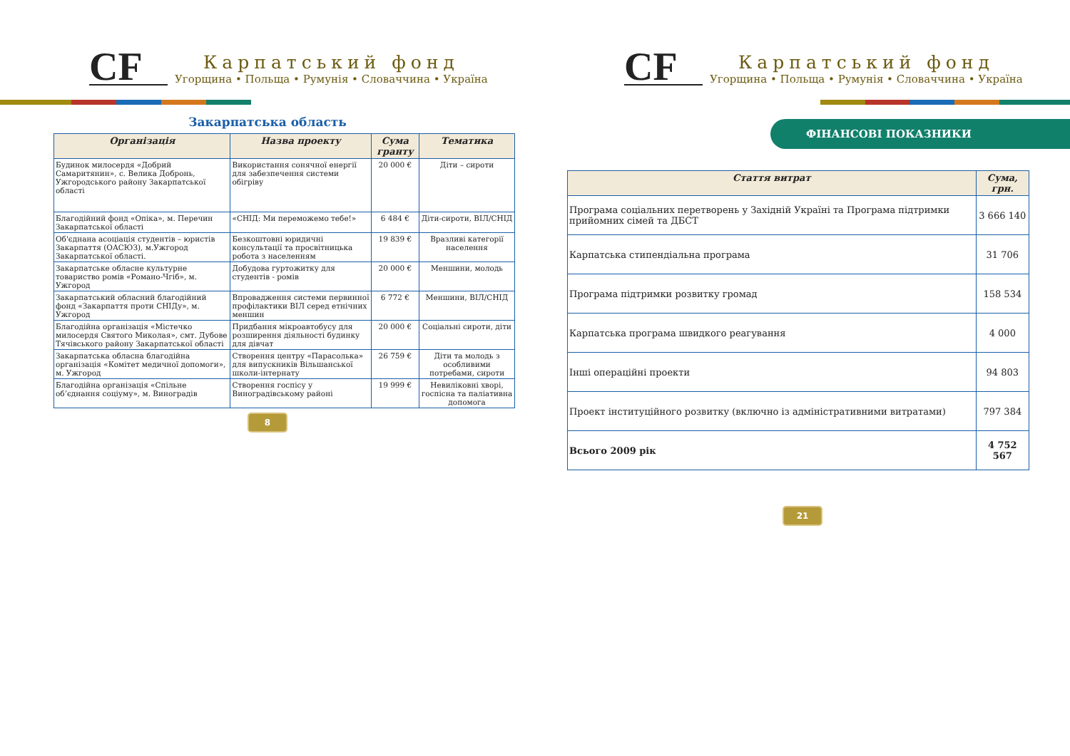CF
Карпатський фонд
Угорщина • Польща • Румунія • Словаччина • Україна
Закарпатська область
| Організація | Назва проекту | Сума гранту | Тематика |
| --- | --- | --- | --- |
| Будинок милосердя «Добрий Самаритянин», с. Велика Добронь, Ужгородського району Закарпатської області | Використання сонячної енергії для забезпечення системи обігріву | 20 000 € | Діти – сироти |
| Благодійний фонд «Опіка», м. Перечин Закарпатської області | «СНІД: Ми переможемо тебе!» | 6 484 € | Діти-сироти, ВІЛ/СНІД |
| Об'єднана асоціація студентів – юристів Закарпаття (ОАСЮЗ), м.Ужгород Закарпатської області. | Безкоштовні юридичні консультації та просвітницька робота з населенням | 19 839 € | Вразливі категорії населення |
| Закарпатське обласне культурне товариство ромів «Романо-Чгіб», м. Ужгород | Добудова гуртожитку для студентів - ромів | 20 000 € | Меншини, молодь |
| Закарпатський обласний благодійний фонд «Закарпаття проти СНІДу», м. Ужгород | Впровадження системи первинної профілактики ВІЛ серед етнічних меншин | 6 772 € | Меншини, ВІЛ/СНІД |
| Благодійна організація «Містечко милосердя Святого Миколая», смт. Дубове Тячівського району Закарпатської області | Придбання мікроавтобусу для розширення діяльності будинку для дівчат | 20 000 € | Соціальні сироти, діти |
| Закарпатська обласна благодійна організація «Комітет медичної допомоги», м. Ужгород | Створення центру «Парасолька» для випускників Вільшанської школи-інтернату | 26 759 € | Діти та молодь з особливими потребами, сироти |
| Благодійна організація «Спільне об’єднання соціуму», м. Виноградів | Створення госпісу у Виноградівському районі | 19 999 € | Невиліковні хворі, госпісна та паліативна допомога |
8
CF
Карпатський фонд
Угорщина • Польща • Румунія • Словаччина • Україна
ФІНАНСОВІ ПОКАЗНИКИ
| Стаття витрат | Сума, грн. |
| --- | --- |
| Програма соціальних перетворень у Західній Україні та Програма підтримки прийомних сімей та ДБСТ | 3 666 140 |
| Карпатська стипендіальна програма | 31 706 |
| Програма підтримки розвитку громад | 158 534 |
| Карпатська програма швидкого реагування | 4 000 |
| Інші операційні проекти | 94 803 |
| Проект інституційного розвитку (включно із адміністративними витратами) | 797 384 |
| Всього 2009 рік | 4 752 567 |
21